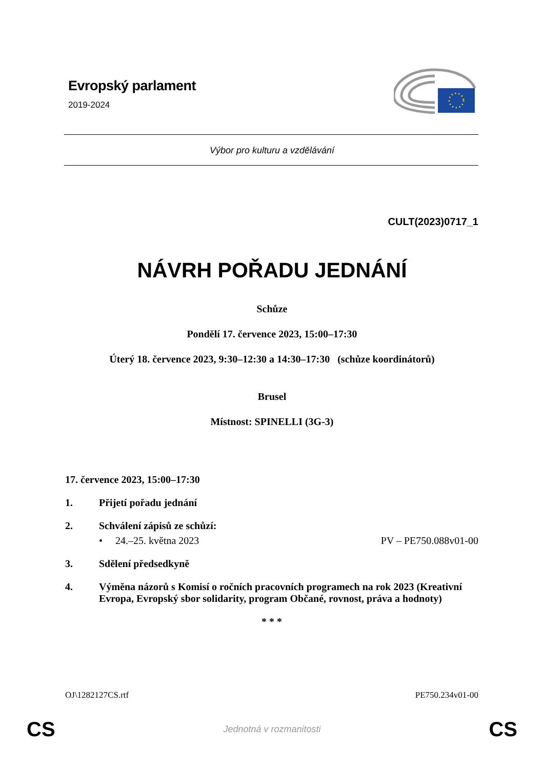Evropský parlament
2019-2024
Výbor pro kulturu a vzdělávání
CULT(2023)0717_1
NÁVRH POŘADU JEDNÁNÍ
Schůze
Pondělí 17. července 2023, 15:00–17:30
Úterý 18. července 2023, 9:30–12:30 a 14:30–17:30 (schůze koordinátorů)
Brusel
Místnost: SPINELLI (3G-3)
17. července 2023, 15:00–17:30
1. Přijetí pořadu jednání
2. Schválení zápisů ze schůzí:
• 24.–25. května 2023 PV – PE750.088v01-00
3. Sdělení předsedkyně
4. Výměna názorů s Komisí o ročních pracovních programech na rok 2023 (Kreativní Evropa, Evropský sbor solidarity, program Občané, rovnost, práva a hodnoty)
* * *
OJ\1282127CS.rtf PE750.234v01-00
CS
Jednotná v rozmanitosti CS